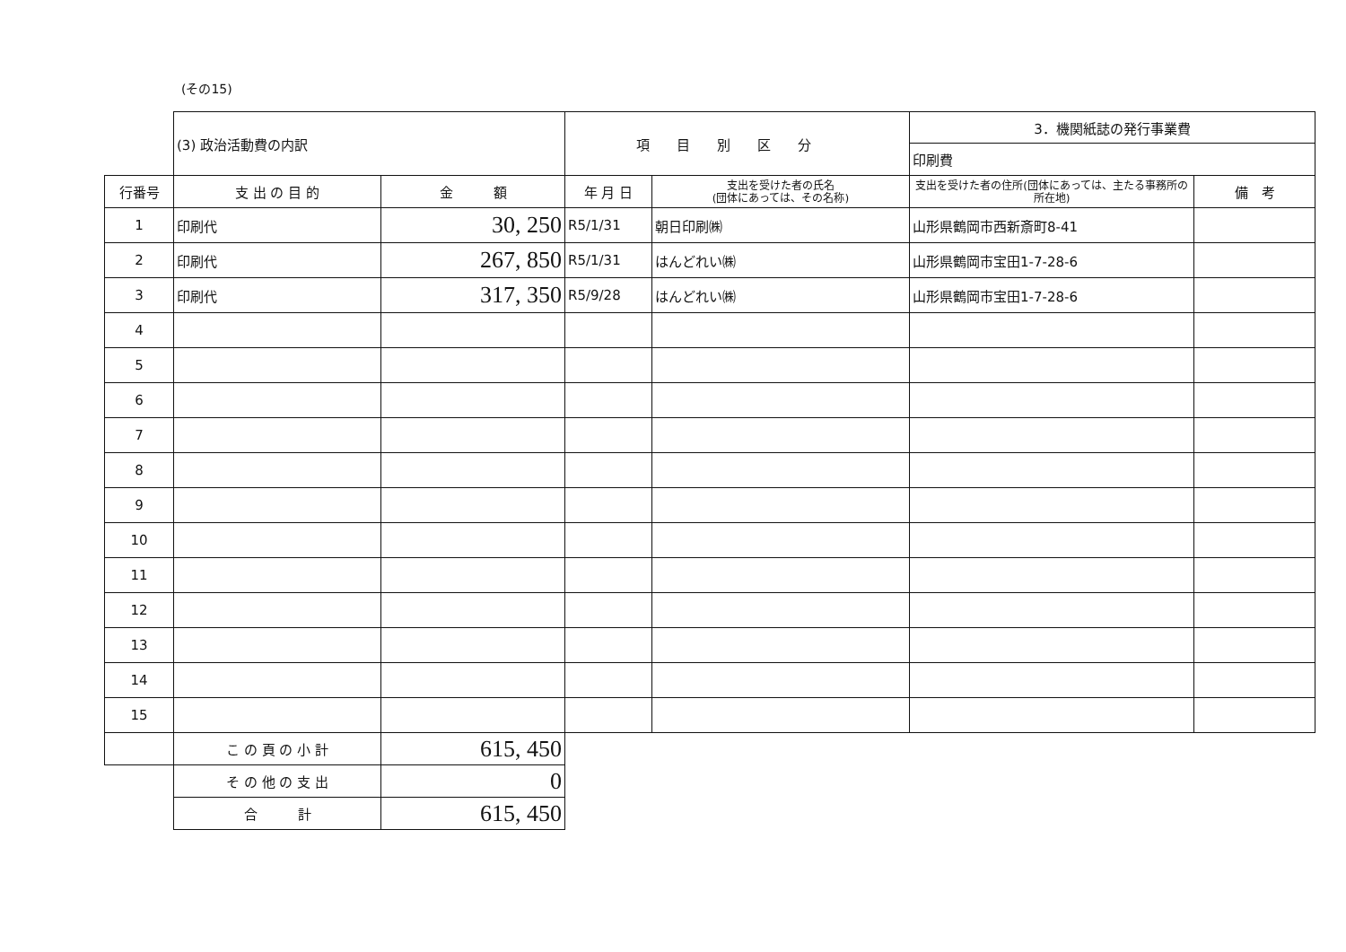(その15)
| | (3) 政治活動費の内訳 | | 項目別区分 | | 3．機関紙誌の発行事業費 | |
| | | | | | 印刷費 | |
| 行番号 | 支 出 の 目 的 | 金 額 | 年 月 日 | 支出を受けた者の氏名 (団体にあっては、その名称) | 支出を受けた者の住所(団体にあっては、主たる事務所の所在地) | 備 考 |
| 1 | 印刷代 | 30, 250 | R5/1/31 | 朝日印刷㈱ | 山形県鶴岡市西新斎町8-41 | |
| 2 | 印刷代 | 267, 850 | R5/1/31 | はんどれい㈱ | 山形県鶴岡市宝田1-7-28-6 | |
| 3 | 印刷代 | 317, 350 | R5/9/28 | はんどれい㈱ | 山形県鶴岡市宝田1-7-28-6 | |
| 4 | | | | | | |
| 5 | | | | | | |
| 6 | | | | | | |
| 7 | | | | | | |
| 8 | | | | | | |
| 9 | | | | | | |
| 10 | | | | | | |
| 11 | | | | | | |
| 12 | | | | | | |
| 13 | | | | | | |
| 14 | | | | | | |
| 15 | | | | | | |
| | こ の 頁 の 小 計 | 615, 450 | | | | |
| | そ の 他 の 支 出 | 0 | | | | |
| | 合 計 | 615, 450 | | | | |